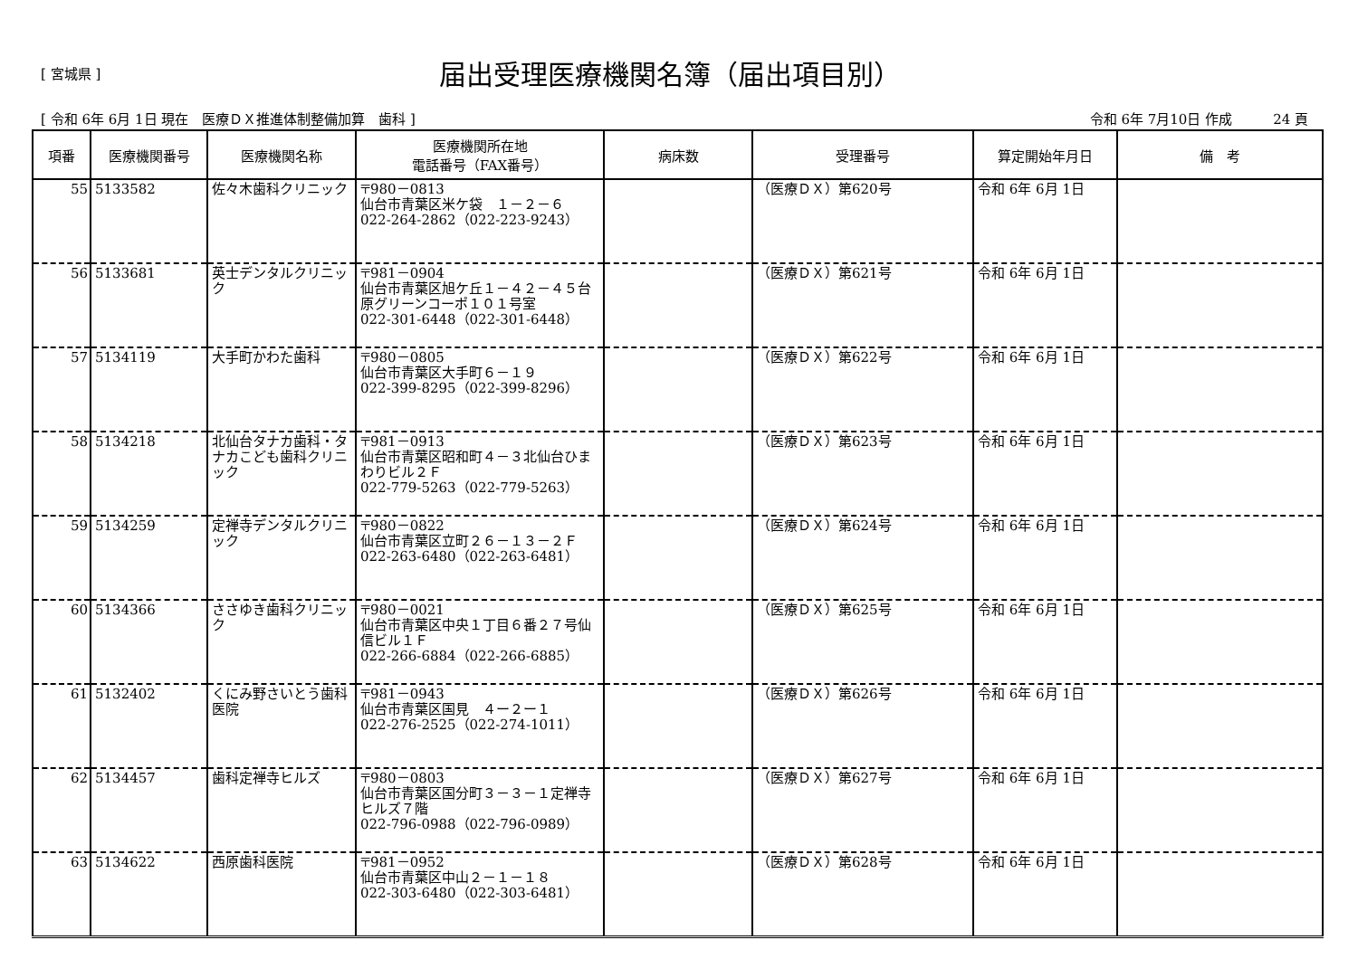[ 宮城県 ]
届出受理医療機関名簿（届出項目別）
[ 令和 6年 6月 1日 現在　医療ＤＸ推進体制整備加算　歯科 ] 令和 6年 7月10日 作成　　　24 頁
| 項番 | 医療機関番号 | 医療機関名称 | 医療機関所在地 電話番号（FAX番号） | 病床数 | 受理番号 | 算定開始年月日 | 備 考 |
| --- | --- | --- | --- | --- | --- | --- | --- |
| 55 | 5133582 | 佐々木歯科クリニック | 〒980－0813 仙台市青葉区米ケ袋 １－２－６ 022-264-2862（022-223-9243） | | （医療ＤＸ）第620号 | 令和 6年 6月 1日 | |
| 56 | 5133681 | 英士デンタルクリニック | 〒981－0904 仙台市青葉区旭ケ丘１－４２－４５台原グリーンコーポ１０１号室 022-301-6448（022-301-6448） | | （医療ＤＸ）第621号 | 令和 6年 6月 1日 | |
| 57 | 5134119 | 大手町かわた歯科 | 〒980－0805 仙台市青葉区大手町６－１９ 022-399-8295（022-399-8296） | | （医療ＤＸ）第622号 | 令和 6年 6月 1日 | |
| 58 | 5134218 | 北仙台タナカ歯科・タナカこども歯科クリニック | 〒981－0913 仙台市青葉区昭和町４－３北仙台ひまわりビル２Ｆ 022-779-5263（022-779-5263） | | （医療ＤＸ）第623号 | 令和 6年 6月 1日 | |
| 59 | 5134259 | 定禅寺デンタルクリニック | 〒980－0822 仙台市青葉区立町２６－１３－２Ｆ 022-263-6480（022-263-6481） | | （医療ＤＸ）第624号 | 令和 6年 6月 1日 | |
| 60 | 5134366 | ささゆき歯科クリニック | 〒980－0021 仙台市青葉区中央１丁目６番２７号仙信ビル１Ｆ 022-266-6884（022-266-6885） | | （医療ＤＸ）第625号 | 令和 6年 6月 1日 | |
| 61 | 5132402 | くにみ野さいとう歯科医院 | 〒981－0943 仙台市青葉区国見 ４ー２ー１ 022-276-2525（022-274-1011） | | （医療ＤＸ）第626号 | 令和 6年 6月 1日 | |
| 62 | 5134457 | 歯科定禅寺ヒルズ | 〒980－0803 仙台市青葉区国分町３－３－１定禅寺ヒルズ７階 022-796-0988（022-796-0989） | | （医療ＤＸ）第627号 | 令和 6年 6月 1日 | |
| 63 | 5134622 | 西原歯科医院 | 〒981－0952 仙台市青葉区中山２－１－１８ 022-303-6480（022-303-6481） | | （医療ＤＸ）第628号 | 令和 6年 6月 1日 | |